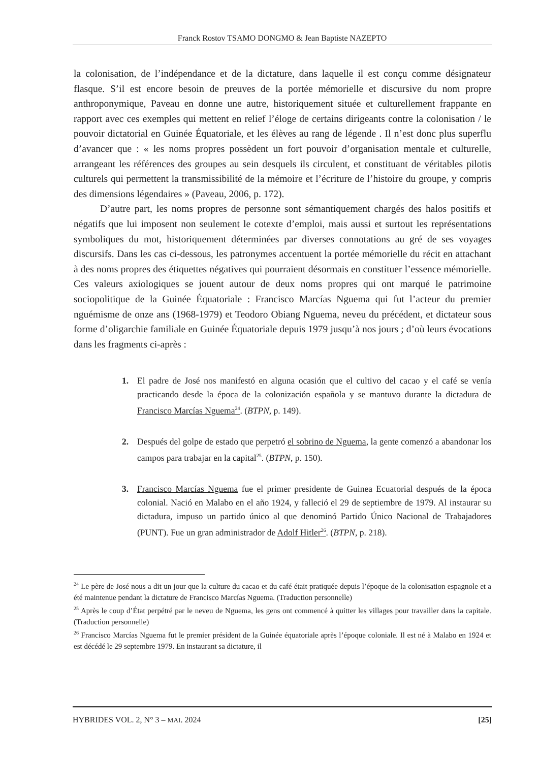Franck Rostov TSAMO DONGMO & Jean Baptiste NAZEPTO
la colonisation, de l’indépendance et de la dictature, dans laquelle il est conçu comme désignateur flasque. S’il est encore besoin de preuves de la portée mémorielle et discursive du nom propre anthroponymique, Paveau en donne une autre, historiquement située et culturellement frappante en rapport avec ces exemples qui mettent en relief l’éloge de certains dirigeants contre la colonisation / le pouvoir dictatorial en Guinée Équatoriale, et les élèves au rang de légende . Il n’est donc plus superflu d’avancer que : « les noms propres possèdent un fort pouvoir d’organisation mentale et culturelle, arrangeant les références des groupes au sein desquels ils circulent, et constituant de véritables pilotis culturels qui permettent la transmissibilité de la mémoire et l’écriture de l’histoire du groupe, y compris des dimensions légendaires » (Paveau, 2006, p. 172).
D’autre part, les noms propres de personne sont sémantiquement chargés des halos positifs et négatifs que lui imposent non seulement le cotexte d’emploi, mais aussi et surtout les représentations symboliques du mot, historiquement déterminées par diverses connotations au gré de ses voyages discursifs. Dans les cas ci-dessous, les patronymes accentuent la portée mémorielle du récit en attachant à des noms propres des étiquettes négatives qui pourraient désormais en constituer l’essence mémorielle. Ces valeurs axiologiques se jouent autour de deux noms propres qui ont marqué le patrimoine sociopolitique de la Guinée Équatoriale : Francisco Marcías Nguema qui fut l’acteur du premier nguémisme de onze ans (1968-1979) et Teodoro Obiang Nguema, neveu du précédent, et dictateur sous forme d’oligarchie familiale en Guinée Équatoriale depuis 1979 jusqu’à nos jours ; d’où leurs évocations dans les fragments ci-après :
1. El padre de José nos manifestó en alguna ocasión que el cultivo del cacao y el café se venía practicando desde la época de la colonización española y se mantuvo durante la dictadura de Francisco Marcías Nguema<sup>24</sup>. (BTPN, p. 149).
2. Después del golpe de estado que perpetró el sobrino de Nguema, la gente comenzó a abandonar los campos para trabajar en la capital<sup>25</sup>. (BTPN, p. 150).
3. Francisco Marcías Nguema fue el primer presidente de Guinea Ecuatorial después de la época colonial. Nació en Malabo en el año 1924, y falleció el 29 de septiembre de 1979. Al instaurar su dictadura, impuso un partido único al que denominó Partido Único Nacional de Trabajadores (PUNT). Fue un gran administrador de Adolf Hitler<sup>26</sup>. (BTPN, p. 218).
<sup>24</sup> Le père de José nous a dit un jour que la culture du cacao et du café était pratiquée depuis l’époque de la colonisation espagnole et a été maintenue pendant la dictature de Francisco Marcías Nguema. (Traduction personnelle)
<sup>25</sup> Après le coup d’État perpétré par le neveu de Nguema, les gens ont commencé à quitter les villages pour travailler dans la capitale. (Traduction personnelle)
<sup>26</sup> Francisco Marcías Nguema fut le premier président de la Guinée équatoriale après l’époque coloniale. Il est né à Malabo en 1924 et est décédé le 29 septembre 1979. En instaurant sa dictature, il
HYBRIDES VOL. 2, N° 3 – MAI. 2024 [25]